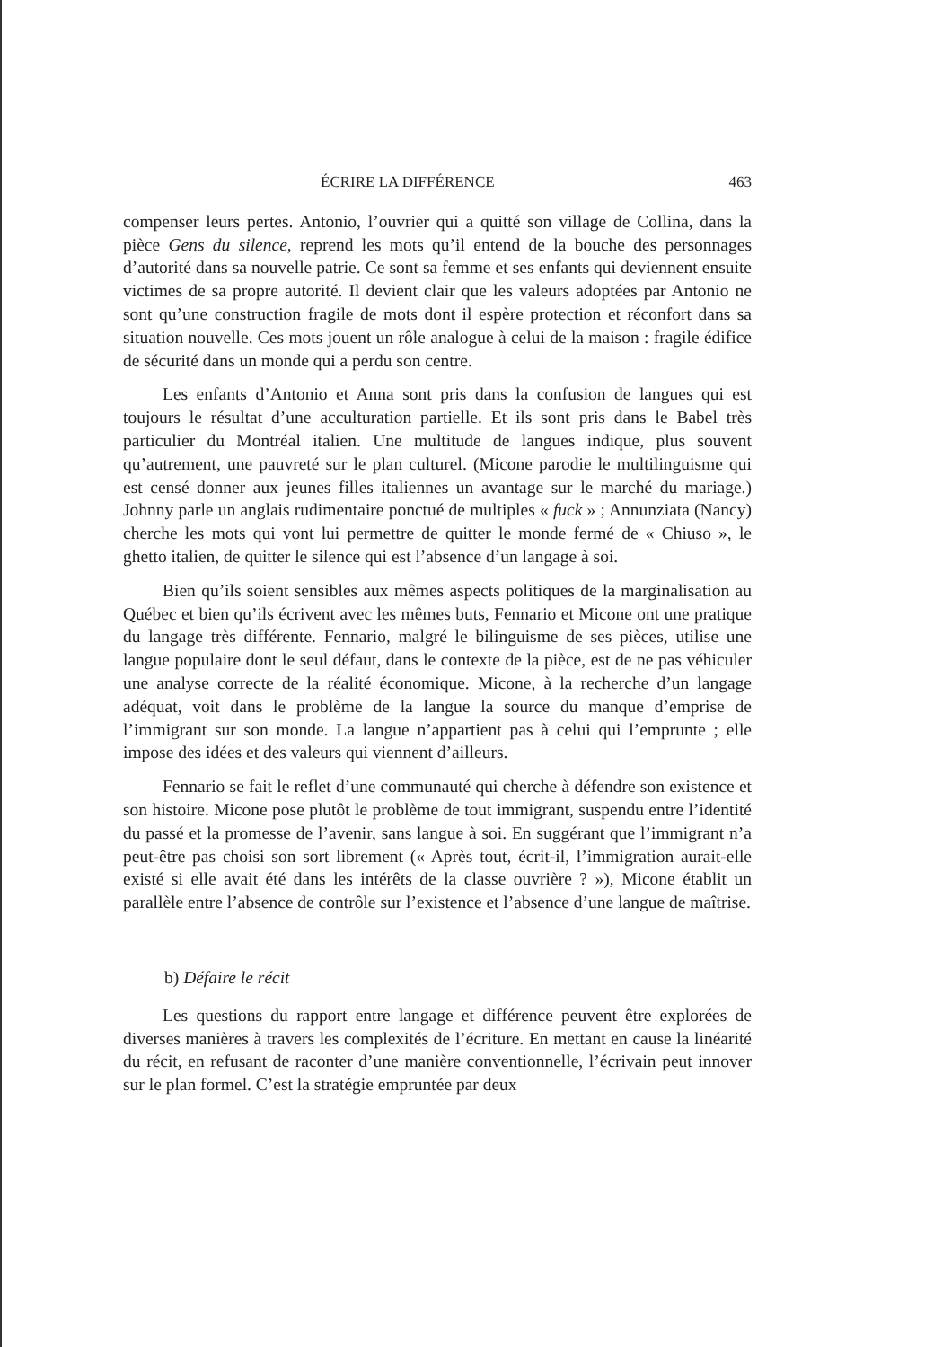ÉCRIRE LA DIFFÉRENCE 463
compenser leurs pertes. Antonio, l’ouvrier qui a quitté son village de Collina, dans la pièce Gens du silence, reprend les mots qu’il entend de la bouche des personnages d’autorité dans sa nouvelle patrie. Ce sont sa femme et ses enfants qui deviennent ensuite victimes de sa propre autorité. Il devient clair que les valeurs adoptées par Antonio ne sont qu’une construction fragile de mots dont il espère protection et réconfort dans sa situation nouvelle. Ces mots jouent un rôle analogue à celui de la maison : fragile édifice de sécurité dans un monde qui a perdu son centre.
Les enfants d’Antonio et Anna sont pris dans la confusion de langues qui est toujours le résultat d’une acculturation partielle. Et ils sont pris dans le Babel très particulier du Montréal italien. Une multitude de langues indique, plus souvent qu’autrement, une pauvreté sur le plan culturel. (Micone parodie le multilinguisme qui est censé donner aux jeunes filles italiennes un avantage sur le marché du mariage.) Johnny parle un anglais rudimentaire ponctué de multiples « fuck » ; Annunziata (Nancy) cherche les mots qui vont lui permettre de quitter le monde fermé de « Chiuso », le ghetto italien, de quitter le silence qui est l’absence d’un langage à soi.
Bien qu’ils soient sensibles aux mêmes aspects politiques de la marginalisation au Québec et bien qu’ils écrivent avec les mêmes buts, Fennario et Micone ont une pratique du langage très différente. Fennario, malgré le bilinguisme de ses pièces, utilise une langue populaire dont le seul défaut, dans le contexte de la pièce, est de ne pas véhiculer une analyse correcte de la réalité économique. Micone, à la recherche d’un langage adéquat, voit dans le problème de la langue la source du manque d’emprise de l’immigrant sur son monde. La langue n’appartient pas à celui qui l’emprunte ; elle impose des idées et des valeurs qui viennent d’ailleurs.
Fennario se fait le reflet d’une communauté qui cherche à défendre son existence et son histoire. Micone pose plutôt le problème de tout immigrant, suspendu entre l’identité du passé et la promesse de l’avenir, sans langue à soi. En suggérant que l’immigrant n’a peut-être pas choisi son sort librement (« Après tout, écrit-il, l’immigration aurait-elle existé si elle avait été dans les intérêts de la classe ouvrière ? »), Micone établit un parallèle entre l’absence de contrôle sur l’existence et l’absence d’une langue de maîtrise.
b) Défaire le récit
Les questions du rapport entre langage et différence peuvent être explorées de diverses manières à travers les complexités de l’écriture. En mettant en cause la linéarité du récit, en refusant de raconter d’une manière conventionnelle, l’écrivain peut innover sur le plan formel. C’est la stratégie empruntée par deux